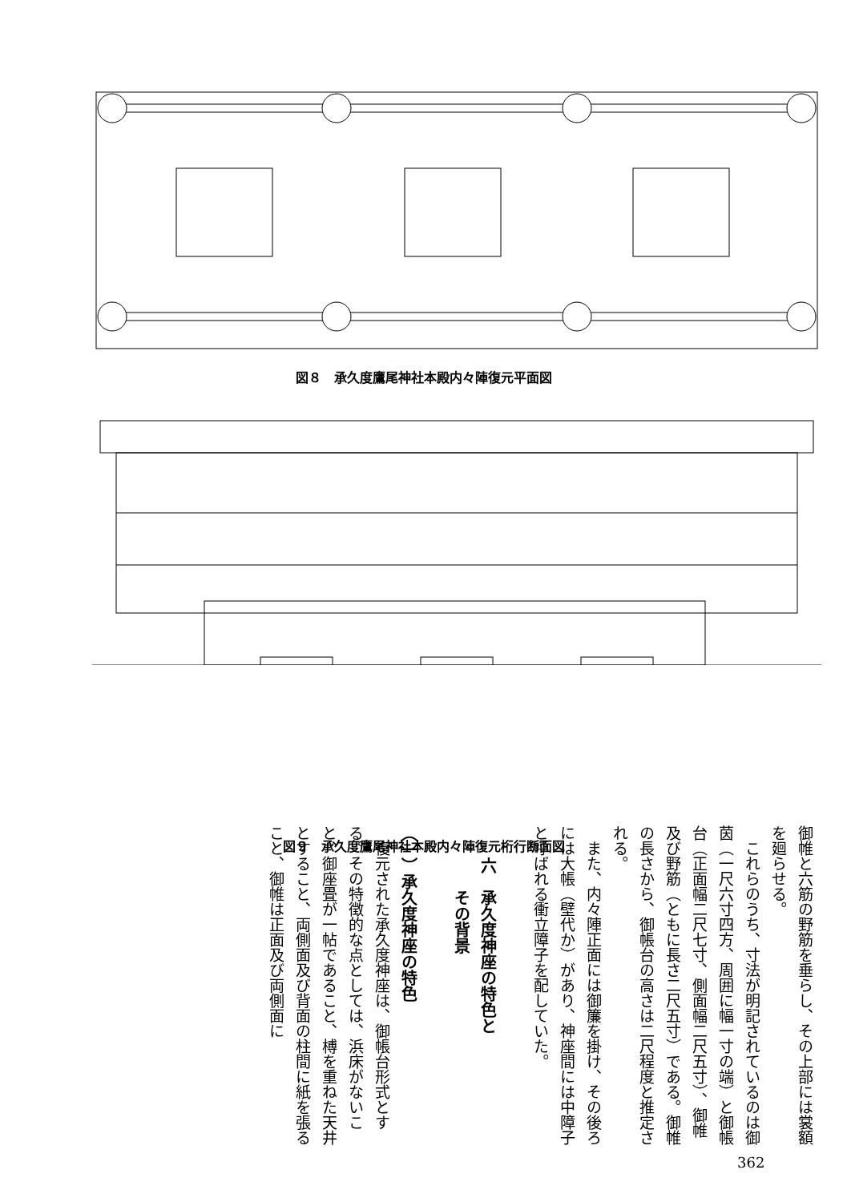図８　承久度鷹尾神社本殿内々陣復元平面図
図９　承久度鷹尾神社本殿内々陣復元桁行断面図
御帷と六筋の野筋を垂らし、その上部には裳額を廻らせる。
　これらのうち、寸法が明記されているのは御茵（一尺六寸四方、周囲に幅一寸の端）と御帳台（正面幅二尺七寸、側面幅二尺五寸）、御帷及び野筋（ともに長さ二尺五寸）である。御帷の長さから、御帳台の高さは二尺程度と推定される。
　また、内々陣正面には御簾を掛け、その後ろには大帳（壁代か）があり、神座間には中障子と呼ばれる衝立障子を配していた。
　
　　六　承久度神座の特色と
　　　　その背景
　
（一）承久度神座の特色
　復元された承久度神座は、御帳台形式とする。その特徴的な点としては、浜床がないこと、御座畳が一帖であること、榑を重ねた天井とすること、両側面及び背面の柱間に紙を張ること、御帷は正面及び両側面に
362